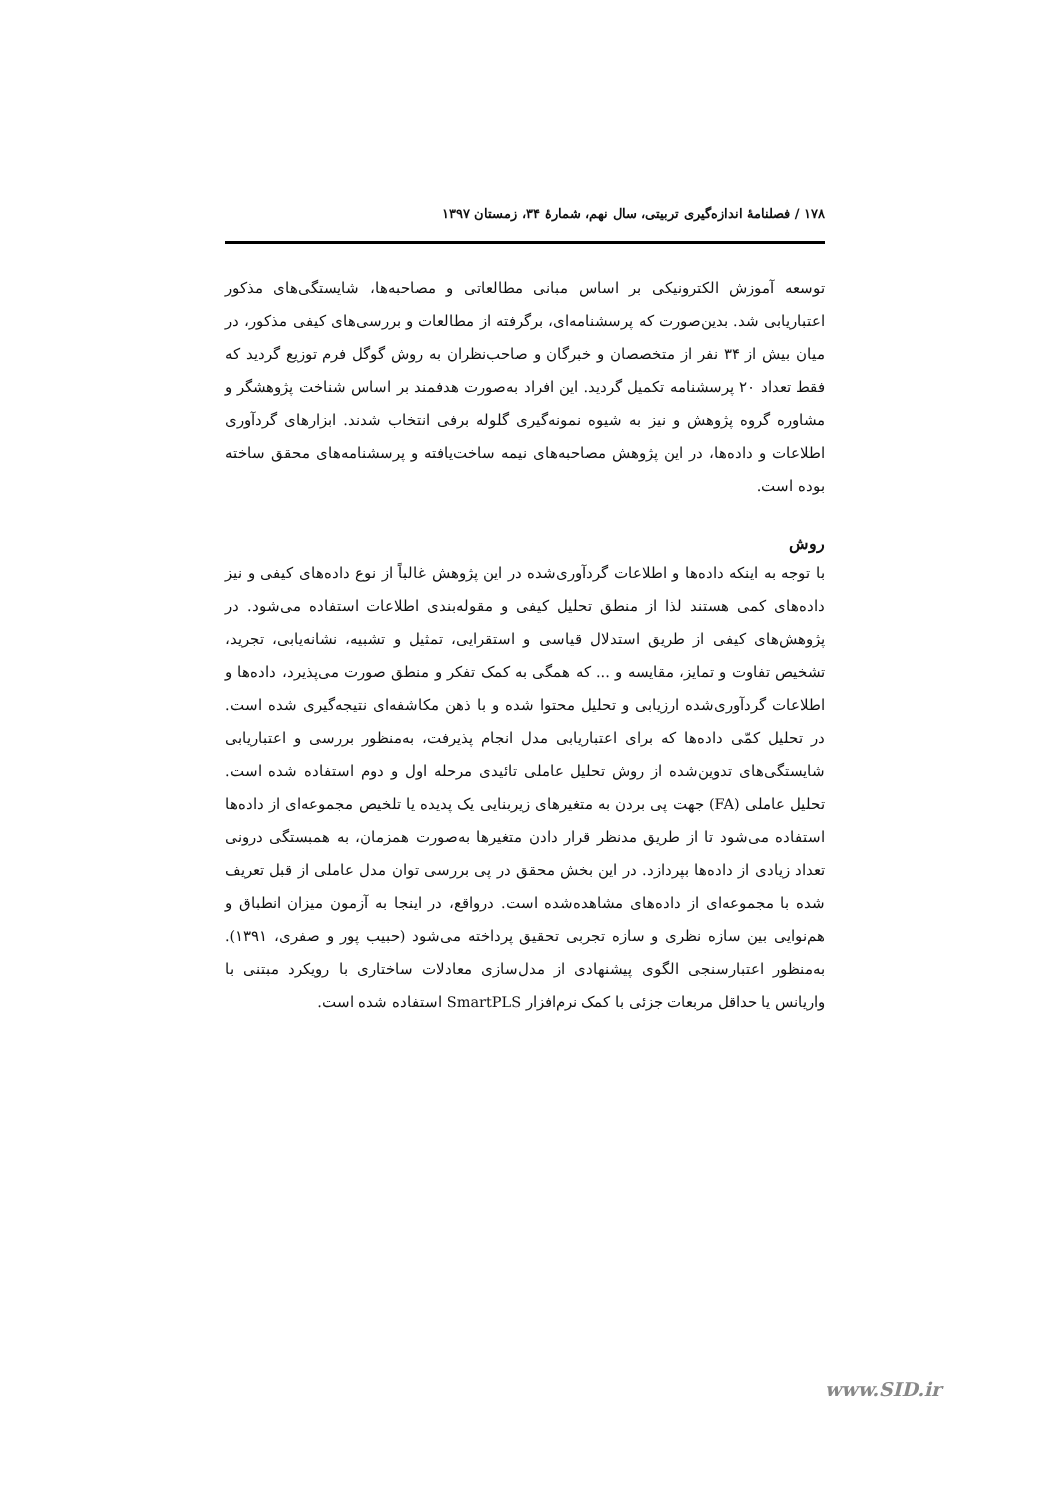۱۷۸ / فصلنامهٔ اندازه‌گیری تربیتی، سال نهم، شمارهٔ ۳۴، زمستان ۱۳۹۷
توسعه آموزش الکترونیکی بر اساس مبانی مطالعاتی و مصاحبه‌ها، شایستگی‌های مذکور اعتباریابی شد. بدین‌صورت که پرسشنامه‌ای، برگرفته از مطالعات و بررسی‌های کیفی مذکور، در میان بیش از ۳۴ نفر از متخصصان و خبرگان و صاحب‌نظران به روش گوگل فرم توزیع گردید که فقط تعداد ۲۰ پرسشنامه تکمیل گردید. این افراد به‌صورت هدفمند بر اساس شناخت پژوهشگر و مشاوره گروه پژوهش و نیز به شیوه نمونه‌گیری گلوله برفی انتخاب شدند. ابزارهای گردآوری اطلاعات و داده‌ها، در این پژوهش مصاحبه‌های نیمه ساخت‌یافته و پرسشنامه‌های محقق ساخته بوده است.
روش
با توجه به اینکه داده‌ها و اطلاعات گردآوری‌شده در این پژوهش غالباً از نوع داده‌های کیفی و نیز داده‌های کمی هستند لذا از منطق تحلیل کیفی و مقوله‌بندی اطلاعات استفاده می‌شود. در پژوهش‌های کیفی از طریق استدلال قیاسی و استقرایی، تمثیل و تشبیه، نشانه‌یابی، تجرید، تشخیص تفاوت و تمایز، مقایسه و ... که همگی به کمک تفکر و منطق صورت می‌پذیرد، داده‌ها و اطلاعات گردآوری‌شده ارزیابی و تحلیل محتوا شده و با ذهن مکاشفه‌ای نتیجه‌گیری شده است. در تحلیل کمّی داده‌ها که برای اعتباریابی مدل انجام پذیرفت، به‌منظور بررسی و اعتباریابی شایستگی‌های تدوین‌شده از روش تحلیل عاملی تائیدی مرحله اول و دوم استفاده شده است. تحلیل عاملی (FA) جهت پی بردن به متغیرهای زیربنایی یک پدیده یا تلخیص مجموعه‌ای از داده‌ها استفاده می‌شود تا از طریق مدنظر قرار دادن متغیرها به‌صورت همزمان، به همبستگی درونی تعداد زیادی از داده‌ها بپردازد. در این بخش محقق در پی بررسی توان مدل عاملی از قبل تعریف شده با مجموعه‌ای از داده‌های مشاهده‌شده است. درواقع، در اینجا به آزمون میزان انطباق و هم‌نوایی بین سازه نظری و سازه تجربی تحقیق پرداخته می‌شود (حبیب پور و صفری، ۱۳۹۱). به‌منظور اعتبارسنجی الگوی پیشنهادی از مدل‌سازی معادلات ساختاری با رویکرد مبتنی با واریانس یا حداقل مربعات جزئی با کمک نرم‌افزار SmartPLS استفاده شده است.
www.SID.ir